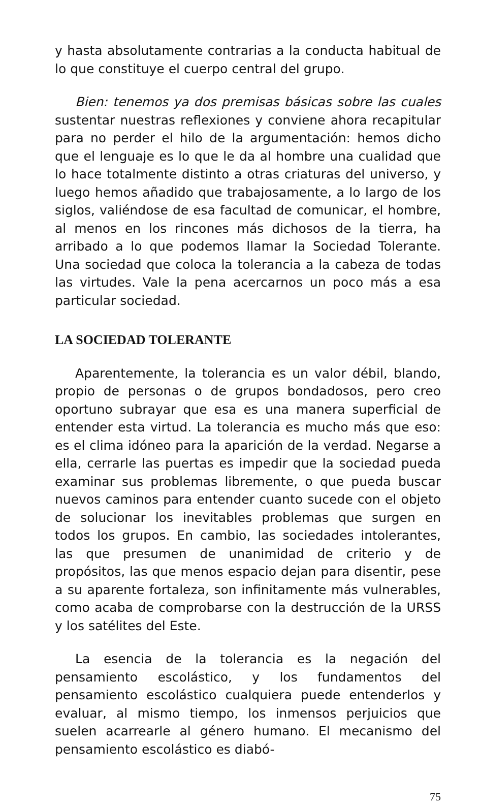y hasta absolutamente contrarias a la conducta habitual de lo que constituye el cuerpo central del grupo.
Bien: tenemos ya dos premisas básicas sobre las cuales sustentar nuestras reflexiones y conviene ahora recapitular para no perder el hilo de la argumentación: hemos dicho que el lenguaje es lo que le da al hombre una cualidad que lo hace totalmente distinto a otras criaturas del universo, y luego hemos añadido que trabajosamente, a lo largo de los siglos, valiéndose de esa facultad de comunicar, el hombre, al menos en los rincones más dichosos de la tierra, ha arribado a lo que podemos llamar la Sociedad Tolerante. Una sociedad que coloca la tolerancia a la cabeza de todas las virtudes. Vale la pena acercarnos un poco más a esa particular sociedad.
LA SOCIEDAD TOLERANTE
Aparentemente, la tolerancia es un valor débil, blando, propio de personas o de grupos bondadosos, pero creo oportuno subrayar que esa es una manera superficial de entender esta virtud. La tolerancia es mucho más que eso: es el clima idóneo para la aparición de la verdad. Negarse a ella, cerrarle las puertas es impedir que la sociedad pueda examinar sus problemas libremente, o que pueda buscar nuevos caminos para entender cuanto sucede con el objeto de solucionar los inevitables problemas que surgen en todos los grupos. En cambio, las sociedades intolerantes, las que presumen de unanimidad de criterio y de propósitos, las que menos espacio dejan para disentir, pese a su aparente fortaleza, son infinitamente más vulnerables, como acaba de comprobarse con la destrucción de la URSS y los satélites del Este.
La esencia de la tolerancia es la negación del pensamiento escolástico, y los fundamentos del pensamiento escolástico cualquiera puede entenderlos y evaluar, al mismo tiempo, los inmensos perjuicios que suelen acarrearle al género humano. El mecanismo del pensamiento escolástico es diabó-
75